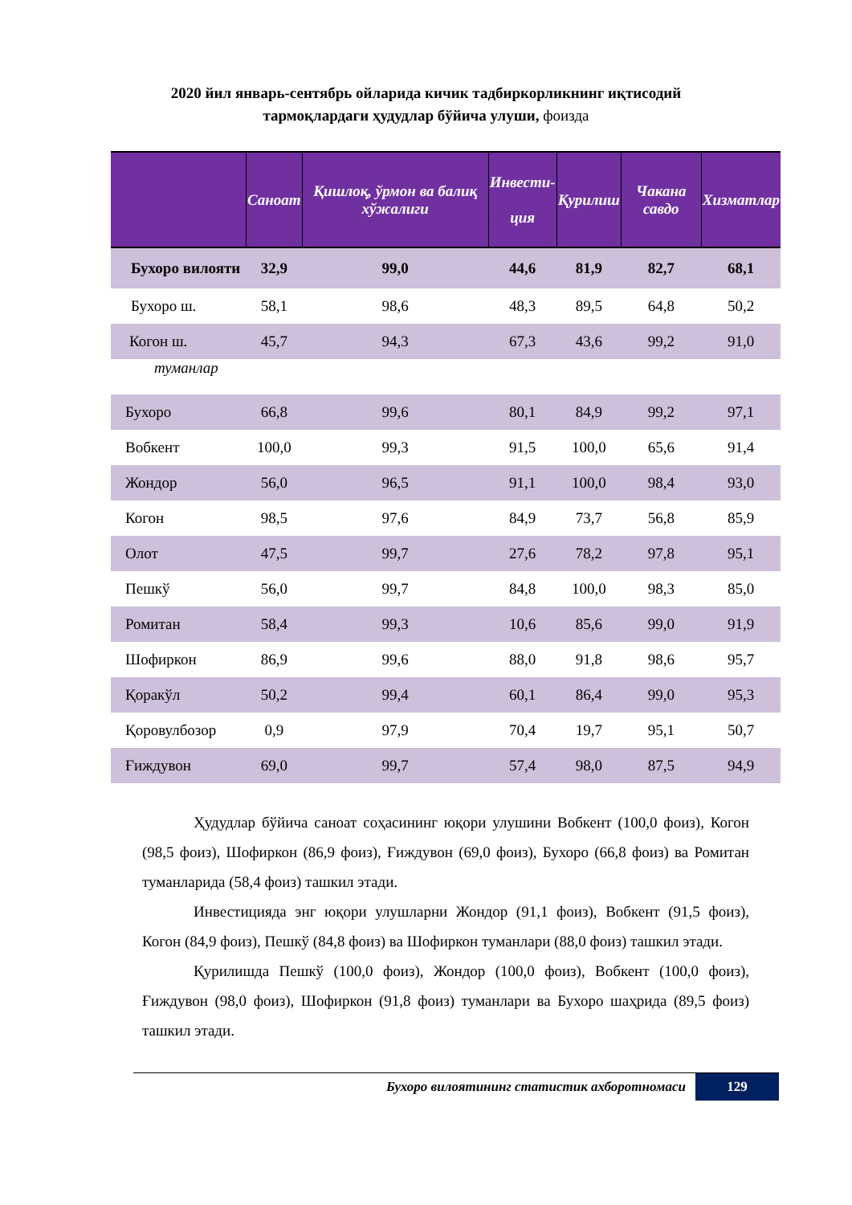2020 йил январь-сентябрь ойларида кичик тадбиркорликнинг иқтисодий
тармоқлардаги ҳудудлар бўйича улуши, фоизда
| | Саноат | Қишлоқ, ўрмон ва балиқ хўжалиги | Инвести- ция | Қурилиш | Чакана савдо | Хизматлар |
| --- | --- | --- | --- | --- | --- | --- |
| Бухоро вилояти | 32,9 | 99,0 | 44,6 | 81,9 | 82,7 | 68,1 |
| Бухоро ш. | 58,1 | 98,6 | 48,3 | 89,5 | 64,8 | 50,2 |
| Когон ш. | 45,7 | 94,3 | 67,3 | 43,6 | 99,2 | 91,0 |
| туманлар | | | | | | |
| Бухоро | 66,8 | 99,6 | 80,1 | 84,9 | 99,2 | 97,1 |
| Вобкент | 100,0 | 99,3 | 91,5 | 100,0 | 65,6 | 91,4 |
| Жондор | 56,0 | 96,5 | 91,1 | 100,0 | 98,4 | 93,0 |
| Когон | 98,5 | 97,6 | 84,9 | 73,7 | 56,8 | 85,9 |
| Олот | 47,5 | 99,7 | 27,6 | 78,2 | 97,8 | 95,1 |
| Пешкў | 56,0 | 99,7 | 84,8 | 100,0 | 98,3 | 85,0 |
| Ромитан | 58,4 | 99,3 | 10,6 | 85,6 | 99,0 | 91,9 |
| Шофиркон | 86,9 | 99,6 | 88,0 | 91,8 | 98,6 | 95,7 |
| Қоракўл | 50,2 | 99,4 | 60,1 | 86,4 | 99,0 | 95,3 |
| Қоровулбозор | 0,9 | 97,9 | 70,4 | 19,7 | 95,1 | 50,7 |
| Ғиждувон | 69,0 | 99,7 | 57,4 | 98,0 | 87,5 | 94,9 |
Ҳудудлар бўйича саноат соҳасининг юқори улушини Вобкент (100,0 фоиз), Когон (98,5 фоиз), Шофиркон (86,9 фоиз), Ғиждувон (69,0 фоиз), Бухоро (66,8 фоиз) ва Ромитан туманларида (58,4 фоиз) ташкил этади.
Инвестицияда энг юқори улушларни Жондор (91,1 фоиз), Вобкент (91,5 фоиз), Когон (84,9 фоиз), Пешкў (84,8 фоиз) ва Шофиркон туманлари (88,0 фоиз) ташкил этади.
Қурилишда Пешкў (100,0 фоиз), Жондор (100,0 фоиз), Вобкент (100,0 фоиз), Ғиждувон (98,0 фоиз), Шофиркон (91,8 фоиз) туманлари ва Бухоро шаҳрида (89,5 фоиз) ташкил этади.
Бухоро вилоятининг статистик ахборотномаси
129